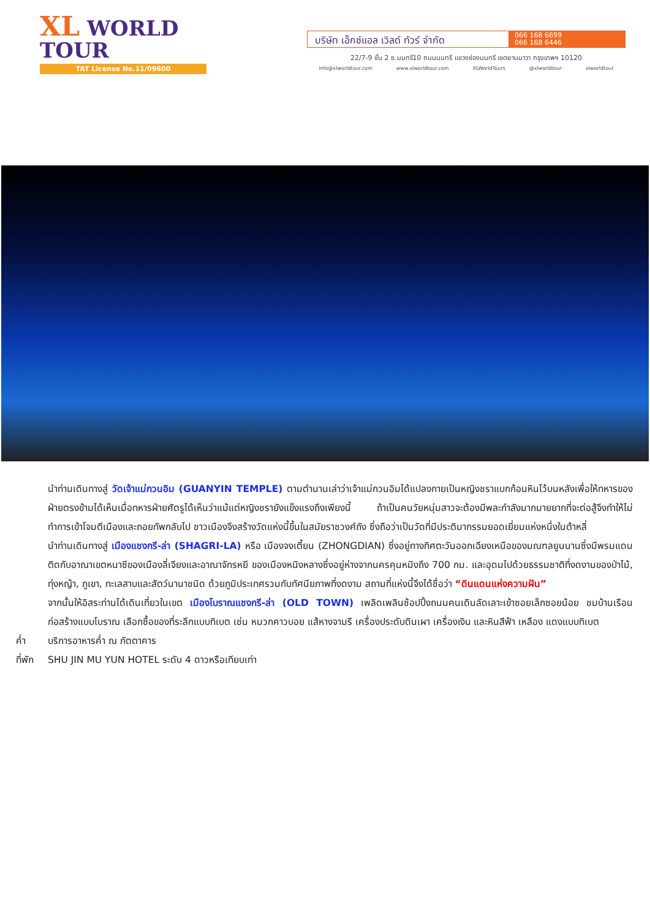XL WORLD TOUR
TAT License No.11/09600
บริษัท เอ็กซ์แอล เวิลด์ ทัวร์ จำกัด
066 168 6699
066 168 6446
22/7-9 ชั้น 2 ซ.นนทรี10 ถนนนนทรี แขวงช่องนนทรี เขตยานนาวา กรุงเทพฯ 10120
info@xlworldtour.com www.xlworldtour.com XLWorldTours @xlworldtour xlworldtour
นำท่านเดินทางสู่ วัดเจ้าแม่กวนอิม (GUANYIN TEMPLE) ตามตำนานเล่าว่าเจ้าแม่กวนอิมได้แปลงกายเป็นหญิงชราแบกก้อนหินไว้บนหลังเพื่อให้ทหารของฝ่ายตรงข้ามได้เห็นเมื่อทหารฝ่ายศัตรูได้เห็นว่าแม้แต่หญิงชรายังแข็งแรงถึงเพียงนี้ ถ้าเป็นคนวัยหนุ่มสาวจะต้องมีพละกำลังมากมายยากที่จะต่อสู้จึงทำให้ไม่ทำการเข้าโจมตีเมืองและถอยทัพกลับไป ชาวเมืองจึงสร้างวัดแห่งนี้ขึ้นในสมัยราชวงศ์ถัง ซึ่งถือว่าเป็นวัดที่มีประติมากรรมยอดเยี่ยมแห่งหนึ่งในต้าหลี่
นำท่านเดินทางสู่ เมืองแชงกรี-ล่า (SHAGRI-LA) หรือ เมืองจงเตี้ยน (ZHONGDIAN) ซึ่งอยู่ทางทิศตะวันออกเฉียงเหนือของมณฑลยูนนานซึ่งมีพรมแดนติดกับอาณาเขตหนาซีของเมืองลี่เจียงและอาณาจักรหยี ของเมืองหนิงหลางซึ่งอยู่ห่างจากนครคุนหมิงถึง 700 กม. และอุดมไปด้วยธรรมชาติที่งดงามของป่าไม้, ทุ่งหญ้า, ภูเขา, ทะเลสาบและสัตว์นานาชนิด ด้วยภูมิประเทศรวมกับทัศนียภาพที่งดงาม สถานที่แห่งนี้จึงได้ชื่อว่า “ดินแดนแห่งความฝัน”
จากนั้นให้อิสระท่านได้เดินเที่ยวในเขต เมืองโบราณแชงกรี-ล่า (OLD TOWN) เพลิดเพลินช้อปปิ้งถนนคนเดินลัดเลาะเข้าซอยเล็กซอยน้อย ชมบ้านเรือนก่อสร้างแบบโบราณ เลือกซื้อของที่ระลึกแบบทิเบต เช่น หมวกคาวบอย แส้หางจามรี เครื่องประดับดินเผา เครื่องเงิน และหินสีฟ้า เหลือง แดงแบบทิเบต
ค่ำ บริการอาหารค่ำ ณ ภัตตาคาร
ที่พัก SHU JIN MU YUN HOTEL ระดับ 4 ดาวหรือเทียบเท่า